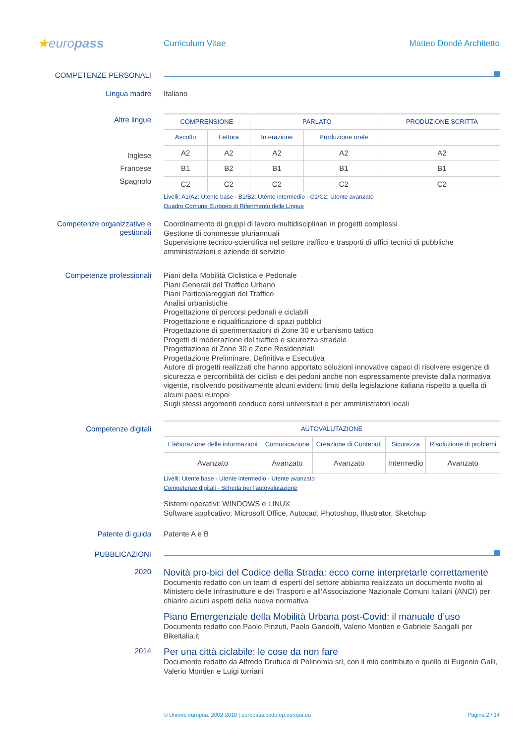★europass
Curriculum Vitae Matteo Dondé Architetto
COMPETENZE PERSONALI
Lingua madre
Italiano
Altre lingue
Inglese
Francese
Spagnolo
| COMPRENSIONE | | PARLATO | | PRODUZIONE SCRITTA |
| --- | --- | --- | --- | --- |
| Ascolto | Lettura | Interazione | Produzione orale | |
| A2 | A2 | A2 | A2 | A2 |
| B1 | B2 | B1 | B1 | B1 |
| C2 | C2 | C2 | C2 | C2 |
Livelli: A1/A2: Utente base - B1/B2: Utente intermedio - C1/C2: Utente avanzato
Quadro Comune Europeo di Riferimento delle Lingue
Competenze organizzative e gestionali
Coordinamento di gruppi di lavoro multidisciplinari in progetti complessi
Gestione di commesse pluriannuali
Supervisione tecnico-scientifica nel settore traffico e trasporti di uffici tecnici di pubbliche amministrazioni e aziende di servizio
Competenze professionali
Piani della Mobilità Ciclistica e Pedonale
Piani Generali del Traffico Urbano
Piani Particolareggiati del Traffico
Analisi urbanistiche
Progettazione di percorsi pedonali e ciclabili
Progettazione e riqualificazione di spazi pubblici
Progettazione di sperimentazioni di Zone 30 e urbanismo tattico
Progetti di moderazione del traffico e sicurezza stradale
Progettazione di Zone 30 e Zone Residenziali
Progettazione Preliminare, Definitiva e Esecutiva
Autore di progetti realizzati che hanno apportato soluzioni innovative capaci di risolvere esigenze di sicurezza e percorribilità dei ciclisti e dei pedoni anche non espressamente previste dalla normativa vigente, risolvendo positivamente alcuni evidenti limiti della legislazione italiana rispetto a quella di alcuni paesi europei
Sugli stessi argomenti conduco corsi universitari e per amministratori locali
Competenze digitali
| AUTOVALUTAZIONE | | | | |
| --- | --- | --- | --- | --- |
| Elaborazione delle informazioni | Comunicazione | Creazione di Contenuti | Sicurezza | Risoluzione di problemi |
| Avanzato | Avanzato | Avanzato | Intermedio | Avanzato |
Livelli: Utente base - Utente intermedio - Utente avanzato
Competenze digitali - Scheda per l'autovalutazione
Sistemi operativi: WINDOWS e LINUX
Software applicativo: Microsoft Office, Autocad, Photoshop, Illustrator, Sketchup
Patente di guida
Patente A e B
PUBBLICAZIONI
2020
Novità pro-bici del Codice della Strada: ecco come interpretarle correttamente
Documento redatto con un team di esperti del settore abbiamo realizzato un documento rivolto al Ministero delle Infrastrutture e dei Trasporti e all’Associazione Nazionale Comuni Italiani (ANCI) per chiarire alcuni aspetti della nuova normativa
Piano Emergenziale della Mobilità Urbana post-Covid: il manuale d’uso
Documento redatto con Paolo Pinzuti, Paolo Gandolfi, Valerio Montieri e Gabriele Sangalli per Bikeitalia.it
2014
Per una città ciclabile: le cose da non fare
Documento redatto da Alfredo Drufuca di Polinomia srl, con il mio contributo e quello di Eugenio Galli, Valerio Montieri e Luigi torriani
© Unione europea, 2002-2018 | europass.cedefop.europa.eu Pagina 2 / 14